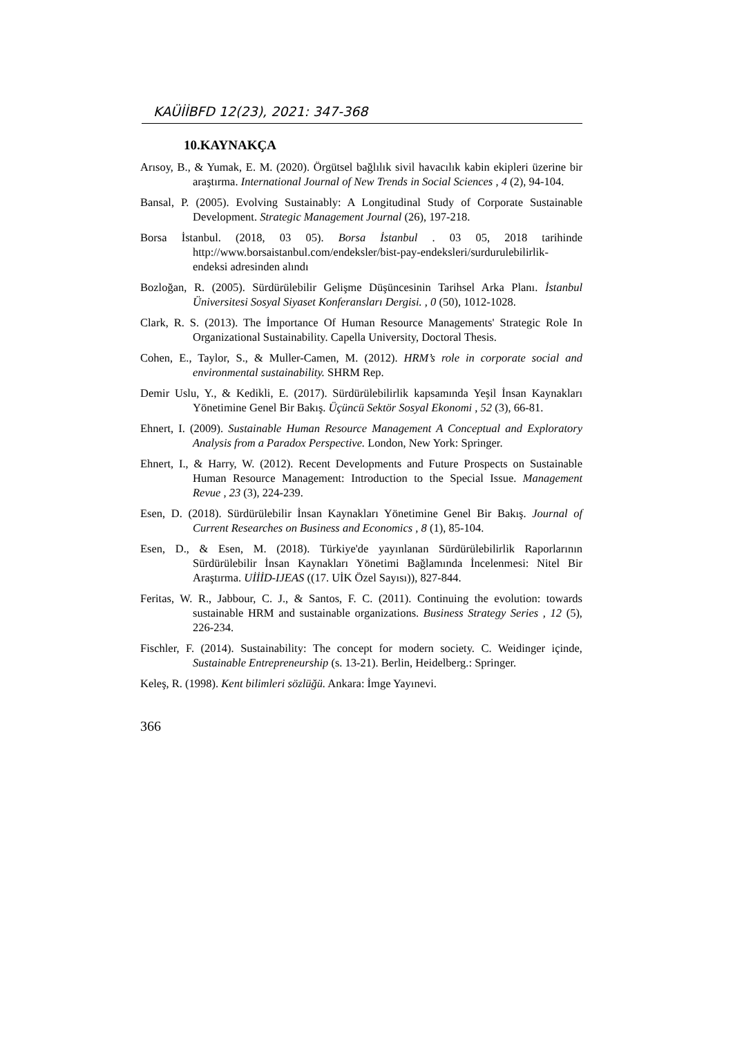KAÜİİBFD 12(23), 2021: 347-368
10.KAYNAKÇA
Arısoy, B., & Yumak, E. M. (2020). Örgütsel bağlılık sivil havacılık kabin ekipleri üzerine bir araştırma. International Journal of New Trends in Social Sciences , 4 (2), 94-104.
Bansal, P. (2005). Evolving Sustainably: A Longitudinal Study of Corporate Sustainable Development. Strategic Management Journal (26), 197-218.
Borsa İstanbul. (2018, 03 05). Borsa İstanbul . 03 05, 2018 tarihinde http://www.borsaistanbul.com/endeksler/bist-pay-endeksleri/surdurulebilirlik-endeksi adresinden alındı
Bozloğan, R. (2005). Sürdürülebilir Gelişme Düşüncesinin Tarihsel Arka Planı. İstanbul Üniversitesi Sosyal Siyaset Konferansları Dergisi. , 0 (50), 1012-1028.
Clark, R. S. (2013). The İmportance Of Human Resource Managements' Strategic Role In Organizational Sustainability. Capella University, Doctoral Thesis.
Cohen, E., Taylor, S., & Muller-Camen, M. (2012). HRM’s role in corporate social and environmental sustainability. SHRM Rep.
Demir Uslu, Y., & Kedikli, E. (2017). Sürdürülebilirlik kapsamında Yeşil İnsan Kaynakları Yönetimine Genel Bir Bakış. Üçüncü Sektör Sosyal Ekonomi , 52 (3), 66-81.
Ehnert, I. (2009). Sustainable Human Resource Management A Conceptual and Exploratory Analysis from a Paradox Perspective. London, New York: Springer.
Ehnert, I., & Harry, W. (2012). Recent Developments and Future Prospects on Sustainable Human Resource Management: Introduction to the Special Issue. Management Revue , 23 (3), 224-239.
Esen, D. (2018). Sürdürülebilir İnsan Kaynakları Yönetimine Genel Bir Bakış. Journal of Current Researches on Business and Economics , 8 (1), 85-104.
Esen, D., & Esen, M. (2018). Türkiye'de yayınlanan Sürdürülebilirlik Raporlarının Sürdürülebilir İnsan Kaynakları Yönetimi Bağlamında İncelenmesi: Nitel Bir Araştırma. UİİİD-IJEAS ((17. UİK Özel Sayısı)), 827-844.
Feritas, W. R., Jabbour, C. J., & Santos, F. C. (2011). Continuing the evolution: towards sustainable HRM and sustainable organizations. Business Strategy Series , 12 (5), 226-234.
Fischler, F. (2014). Sustainability: The concept for modern society. C. Weidinger içinde, Sustainable Entrepreneurship (s. 13-21). Berlin, Heidelberg.: Springer.
Keleş, R. (1998). Kent bilimleri sözlüğü. Ankara: İmge Yayınevi.
366